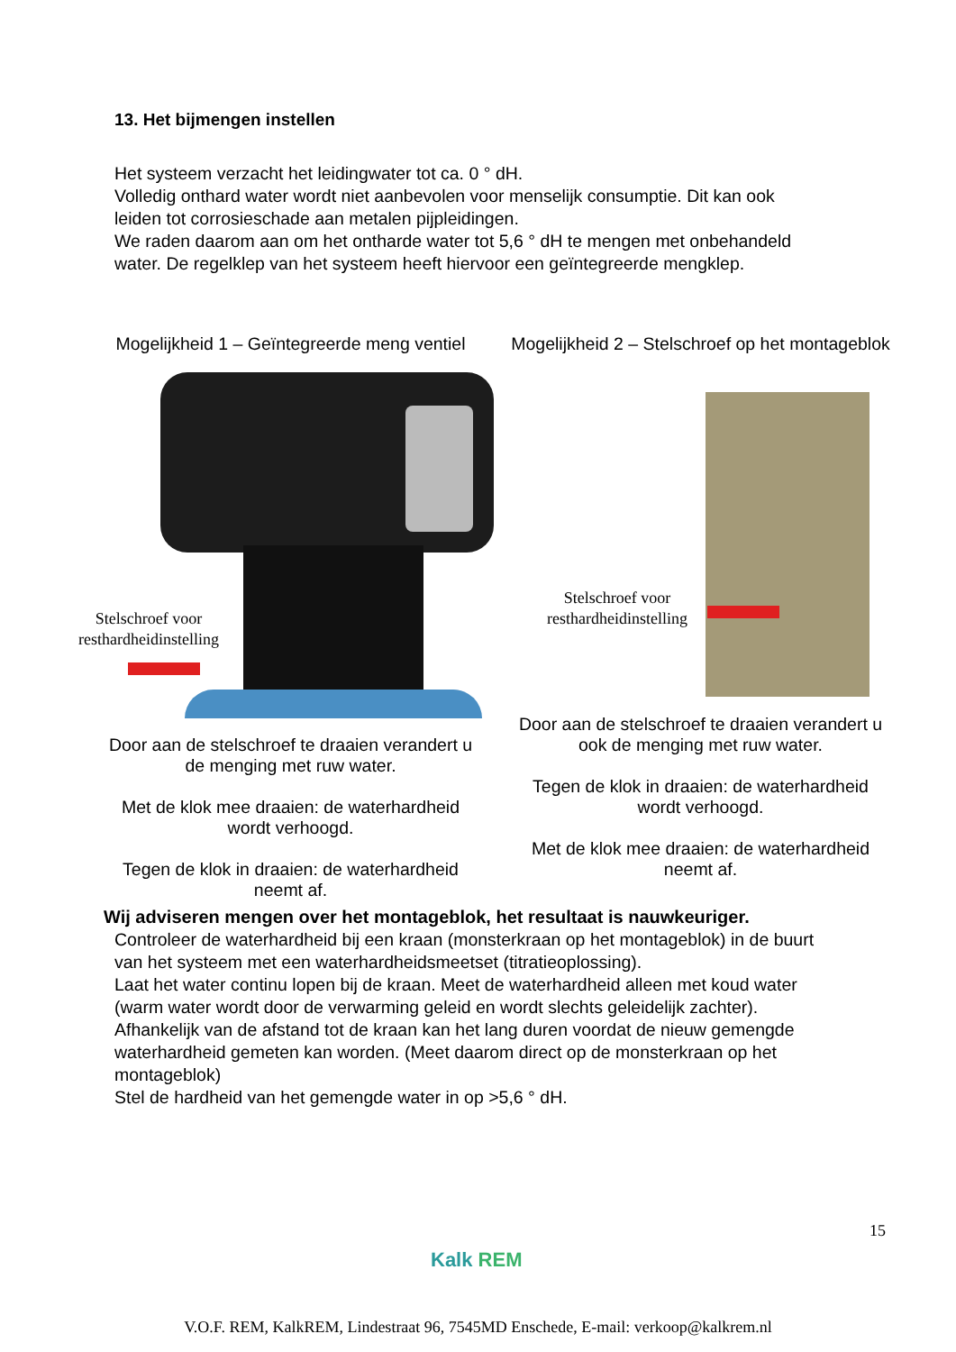13. Het bijmengen instellen
Het systeem verzacht het leidingwater tot ca. 0 ° dH.
Volledig onthard water wordt niet aanbevolen voor menselijk consumptie. Dit kan ook leiden tot corrosieschade aan metalen pijpleidingen.
We raden daarom aan om het ontharde water tot 5,6 ° dH te mengen met onbehandeld water. De regelklep van het systeem heeft hiervoor een geïntegreerde mengklep.
Mogelijkheid 1 – Geïntegreerde meng ventiel
Stelschroef voor
resthardheidinstelling
Door aan de stelschroef te draaien verandert u de menging met ruw water.
Met de klok mee draaien: de waterhardheid wordt verhoogd.
Tegen de klok in draaien: de waterhardheid neemt af.
Mogelijkheid 2 – Stelschroef op het montageblok
Stelschroef voor
resthardheidinstelling
Door aan de stelschroef te draaien verandert u ook de menging met ruw water.
Tegen de klok in draaien: de waterhardheid wordt verhoogd.
Met de klok mee draaien: de waterhardheid neemt af.
Wij adviseren mengen over het montageblok, het resultaat is nauwkeuriger.
Controleer de waterhardheid bij een kraan (monsterkraan op het montageblok) in de buurt van het systeem met een waterhardheidsmeetset (titratieoplossing).
Laat het water continu lopen bij de kraan. Meet de waterhardheid alleen met koud water (warm water wordt door de verwarming geleid en wordt slechts geleidelijk zachter).
Afhankelijk van de afstand tot de kraan kan het lang duren voordat de nieuw gemengde waterhardheid gemeten kan worden. (Meet daarom direct op de monsterkraan op het montageblok)
Stel de hardheid van het gemengde water in op >5,6 ° dH.
15
Kalk REM
V.O.F. REM, KalkREM, Lindestraat 96, 7545MD Enschede, E-mail: verkoop@kalkrem.nl